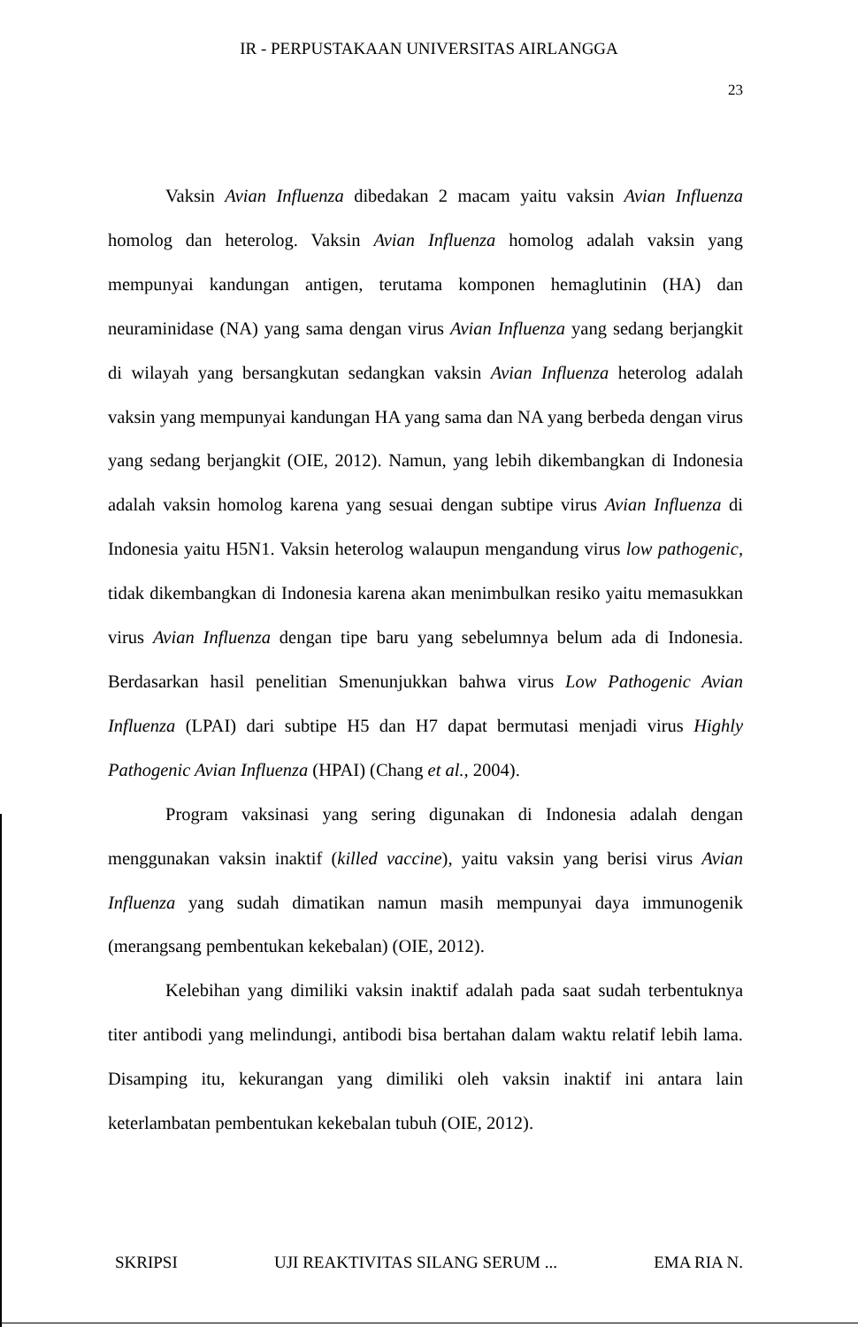IR - PERPUSTAKAAN UNIVERSITAS AIRLANGGA
23
Vaksin Avian Influenza dibedakan 2 macam yaitu vaksin Avian Influenza homolog dan heterolog. Vaksin Avian Influenza homolog adalah vaksin yang mempunyai kandungan antigen, terutama komponen hemaglutinin (HA) dan neuraminidase (NA) yang sama dengan virus Avian Influenza yang sedang berjangkit di wilayah yang bersangkutan sedangkan vaksin Avian Influenza heterolog adalah vaksin yang mempunyai kandungan HA yang sama dan NA yang berbeda dengan virus yang sedang berjangkit (OIE, 2012). Namun, yang lebih dikembangkan di Indonesia adalah vaksin homolog karena yang sesuai dengan subtipe virus Avian Influenza di Indonesia yaitu H5N1. Vaksin heterolog walaupun mengandung virus low pathogenic, tidak dikembangkan di Indonesia karena akan menimbulkan resiko yaitu memasukkan virus Avian Influenza dengan tipe baru yang sebelumnya belum ada di Indonesia. Berdasarkan hasil penelitian Smenunjukkan bahwa virus Low Pathogenic Avian Influenza (LPAI) dari subtipe H5 dan H7 dapat bermutasi menjadi virus Highly Pathogenic Avian Influenza (HPAI) (Chang et al., 2004).
Program vaksinasi yang sering digunakan di Indonesia adalah dengan menggunakan vaksin inaktif (killed vaccine), yaitu vaksin yang berisi virus Avian Influenza yang sudah dimatikan namun masih mempunyai daya immunogenik (merangsang pembentukan kekebalan) (OIE, 2012).
Kelebihan yang dimiliki vaksin inaktif adalah pada saat sudah terbentuknya titer antibodi yang melindungi, antibodi bisa bertahan dalam waktu relatif lebih lama. Disamping itu, kekurangan yang dimiliki oleh vaksin inaktif ini antara lain keterlambatan pembentukan kekebalan tubuh (OIE, 2012).
SKRIPSI UJI REAKTIVITAS SILANG SERUM ... EMA RIA N.